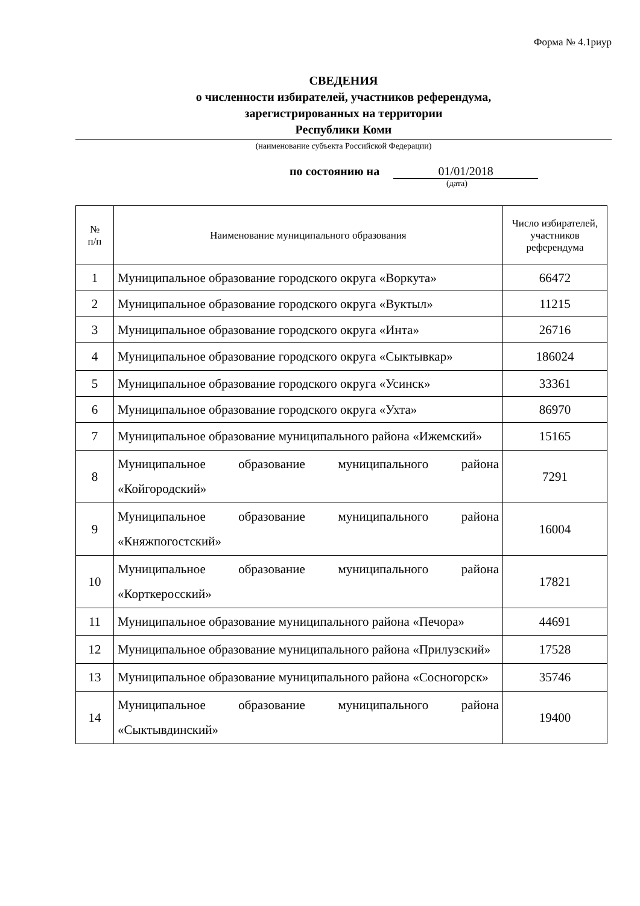Форма № 4.1риур
СВЕДЕНИЯ
о численности избирателей, участников референдума,
зарегистрированных на территории
Республики Коми
(наименование субъекта Российской Федерации)
по состоянию на 01/01/2018
(дата)
| № п/п | Наименование муниципального образования | Число избирателей, участников референдума |
| --- | --- | --- |
| 1 | Муниципальное образование городского округа «Воркута» | 66472 |
| 2 | Муниципальное образование городского округа «Вуктыл» | 11215 |
| 3 | Муниципальное образование городского округа «Инта» | 26716 |
| 4 | Муниципальное образование городского округа «Сыктывкар» | 186024 |
| 5 | Муниципальное образование городского округа «Усинск» | 33361 |
| 6 | Муниципальное образование городского округа «Ухта» | 86970 |
| 7 | Муниципальное образование муниципального района «Ижемский» | 15165 |
| 8 | Муниципальное образование муниципального района «Койгородский» | 7291 |
| 9 | Муниципальное образование муниципального района «Княжпогостский» | 16004 |
| 10 | Муниципальное образование муниципального района «Корткеросский» | 17821 |
| 11 | Муниципальное образование муниципального района «Печора» | 44691 |
| 12 | Муниципальное образование муниципального района «Прилузский» | 17528 |
| 13 | Муниципальное образование муниципального района «Сосногорск» | 35746 |
| 14 | Муниципальное образование муниципального района «Сыктывдинский» | 19400 |